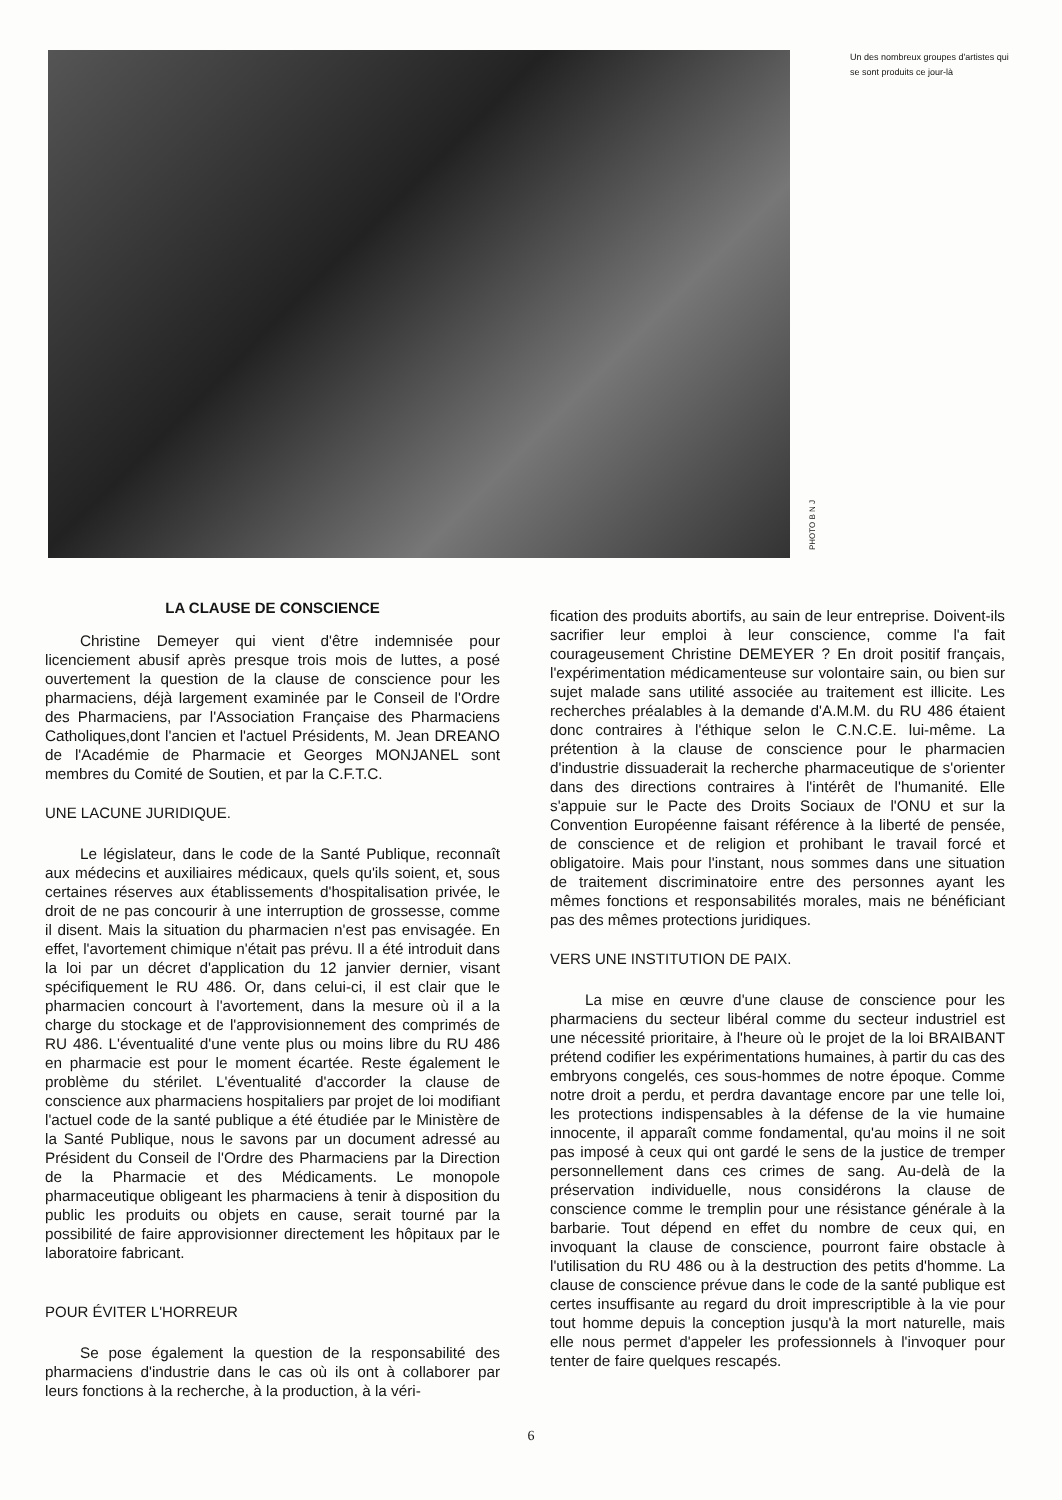PHOTO B N J
Un des nombreux groupes d'artistes qui se sont produits ce jour-là
LA CLAUSE DE CONSCIENCE
Christine Demeyer qui vient d'être indemnisée pour licenciement abusif après presque trois mois de luttes, a posé ouvertement la question de la clause de conscience pour les pharmaciens, déjà largement examinée par le Conseil de l'Ordre des Pharmaciens, par l'Association Française des Pharmaciens Catholiques,dont l'ancien et l'actuel Présidents, M. Jean DREANO de l'Académie de Pharmacie et Georges MONJANEL sont membres du Comité de Soutien, et par la C.F.T.C.
UNE LACUNE JURIDIQUE.
Le législateur, dans le code de la Santé Publique, reconnaît aux médecins et auxiliaires médicaux, quels qu'ils soient, et, sous certaines réserves aux établissements d'hospitalisation privée, le droit de ne pas concourir à une interruption de grossesse, comme il disent. Mais la situation du pharmacien n'est pas envisagée. En effet, l'avortement chimique n'était pas prévu. Il a été introduit dans la loi par un décret d'application du 12 janvier dernier, visant spécifiquement le RU 486. Or, dans celui-ci, il est clair que le pharmacien concourt à l'avortement, dans la mesure où il a la charge du stockage et de l'approvisionnement des comprimés de RU 486. L'éventualité d'une vente plus ou moins libre du RU 486 en pharmacie est pour le moment écartée. Reste également le problème du stérilet. L'éventualité d'accorder la clause de conscience aux pharmaciens hospitaliers par projet de loi modifiant l'actuel code de la santé publique a été étudiée par le Ministère de la Santé Publique, nous le savons par un document adressé au Président du Conseil de l'Ordre des Pharmaciens par la Direction de la Pharmacie et des Médicaments. Le monopole pharmaceutique obligeant les pharmaciens à tenir à disposition du public les produits ou objets en cause, serait tourné par la possibilité de faire approvisionner directement les hôpitaux par le laboratoire fabricant.
POUR ÉVITER L'HORREUR
Se pose également la question de la responsabilité des pharmaciens d'industrie dans le cas où ils ont à collaborer par leurs fonctions à la recherche, à la production, à la véri-
fication des produits abortifs, au sain de leur entreprise. Doivent-ils sacrifier leur emploi à leur conscience, comme l'a fait courageusement Christine DEMEYER ? En droit positif français, l'expérimentation médicamenteuse sur volontaire sain, ou bien sur sujet malade sans utilité associée au traitement est illicite. Les recherches préalables à la demande d'A.M.M. du RU 486 étaient donc contraires à l'éthique selon le C.N.C.E. lui-même. La prétention à la clause de conscience pour le pharmacien d'industrie dissuaderait la recherche pharmaceutique de s'orienter dans des directions contraires à l'intérêt de l'humanité. Elle s'appuie sur le Pacte des Droits Sociaux de l'ONU et sur la Convention Européenne faisant référence à la liberté de pensée, de conscience et de religion et prohibant le travail forcé et obligatoire. Mais pour l'instant, nous sommes dans une situation de traitement discriminatoire entre des personnes ayant les mêmes fonctions et responsabilités morales, mais ne bénéficiant pas des mêmes protections juridiques.
VERS UNE INSTITUTION DE PAIX.
La mise en œuvre d'une clause de conscience pour les pharmaciens du secteur libéral comme du secteur industriel est une nécessité prioritaire, à l'heure où le projet de la loi BRAIBANT prétend codifier les expérimentations humaines, à partir du cas des embryons congelés, ces sous-hommes de notre époque. Comme notre droit a perdu, et perdra davantage encore par une telle loi, les protections indispensables à la défense de la vie humaine innocente, il apparaît comme fondamental, qu'au moins il ne soit pas imposé à ceux qui ont gardé le sens de la justice de tremper personnellement dans ces crimes de sang. Au-delà de la préservation individuelle, nous considérons la clause de conscience comme le tremplin pour une résistance générale à la barbarie. Tout dépend en effet du nombre de ceux qui, en invoquant la clause de conscience, pourront faire obstacle à l'utilisation du RU 486 ou à la destruction des petits d'homme. La clause de conscience prévue dans le code de la santé publique est certes insuffisante au regard du droit imprescriptible à la vie pour tout homme depuis la conception jusqu'à la mort naturelle, mais elle nous permet d'appeler les professionnels à l'invoquer pour tenter de faire quelques rescapés.
6